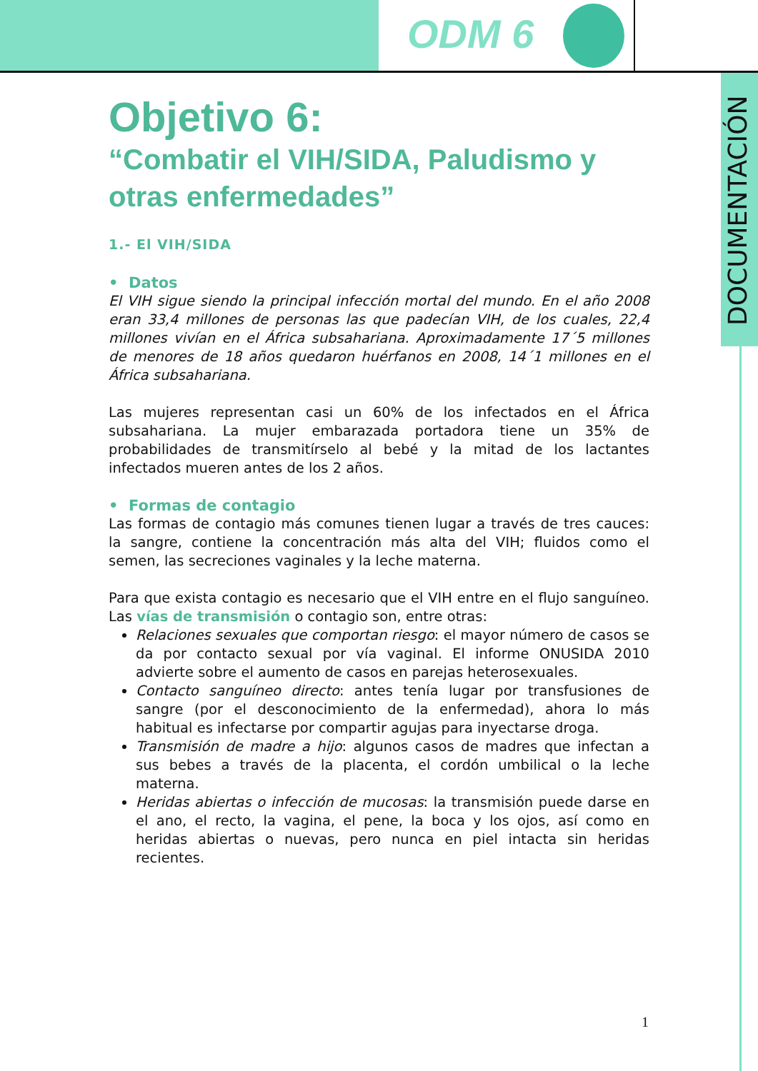ODM 6
DOCUMENTACIÓN
Objetivo 6:
“Combatir el VIH/SIDA, Paludismo y otras enfermedades”
1.- El VIH/SIDA
• Datos
El VIH sigue siendo la principal infección mortal del mundo. En el año 2008 eran 33,4 millones de personas las que padecían VIH, de los cuales, 22,4 millones vivían en el África subsahariana. Aproximadamente 17´5 millones de menores de 18 años quedaron huérfanos en 2008, 14´1 millones en el África subsahariana.
Las mujeres representan casi un 60% de los infectados en el África subsahariana. La mujer embarazada portadora tiene un 35% de probabilidades de transmitírselo al bebé y la mitad de los lactantes infectados mueren antes de los 2 años.
• Formas de contagio
Las formas de contagio más comunes tienen lugar a través de tres cauces: la sangre, contiene la concentración más alta del VIH; fluidos como el semen, las secreciones vaginales y la leche materna.
Para que exista contagio es necesario que el VIH entre en el flujo sanguíneo. Las vías de transmisión o contagio son, entre otras:
Relaciones sexuales que comportan riesgo: el mayor número de casos se da por contacto sexual por vía vaginal. El informe ONUSIDA 2010 advierte sobre el aumento de casos en parejas heterosexuales.
Contacto sanguíneo directo: antes tenía lugar por transfusiones de sangre (por el desconocimiento de la enfermedad), ahora lo más habitual es infectarse por compartir agujas para inyectarse droga.
Transmisión de madre a hijo: algunos casos de madres que infectan a sus bebes a través de la placenta, el cordón umbilical o la leche materna.
Heridas abiertas o infección de mucosas: la transmisión puede darse en el ano, el recto, la vagina, el pene, la boca y los ojos, así como en heridas abiertas o nuevas, pero nunca en piel intacta sin heridas recientes.
1